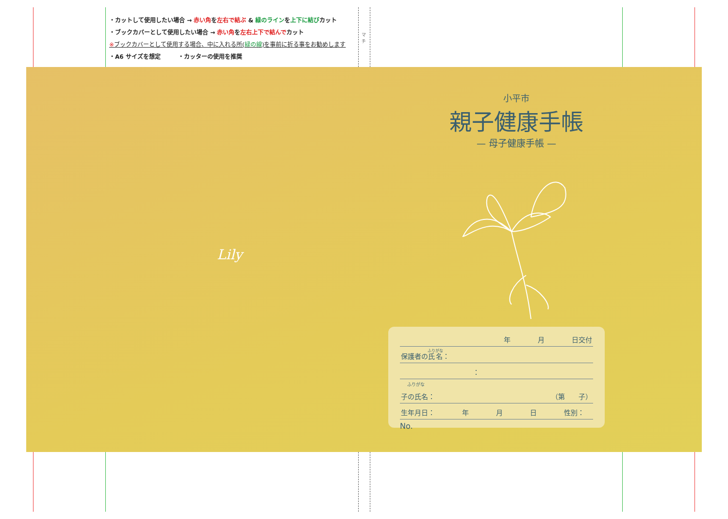・カットして使用したい場合 → 赤い角を左右で結ぶ & 緑のラインを上下に結びカット
・ブックカバーとして使用したい場合 → 赤い角を左右上下で結んでカット
※ブックカバーとして使用する場合、中に入れる所(緑の線)を事前に折る事をお勧めします
・A6 サイズを想定　　　・カッターの使用を推奨
マチ
Lily
小平市
親子健康手帳
— 母子健康手帳 —
年　　　　月　　　　日交付　　　
保護者の氏名：
：
ふりがな
子の氏名： （第　　子）
生年月日：　　　　年　　　　月　　　　日　　　　性別：
No.